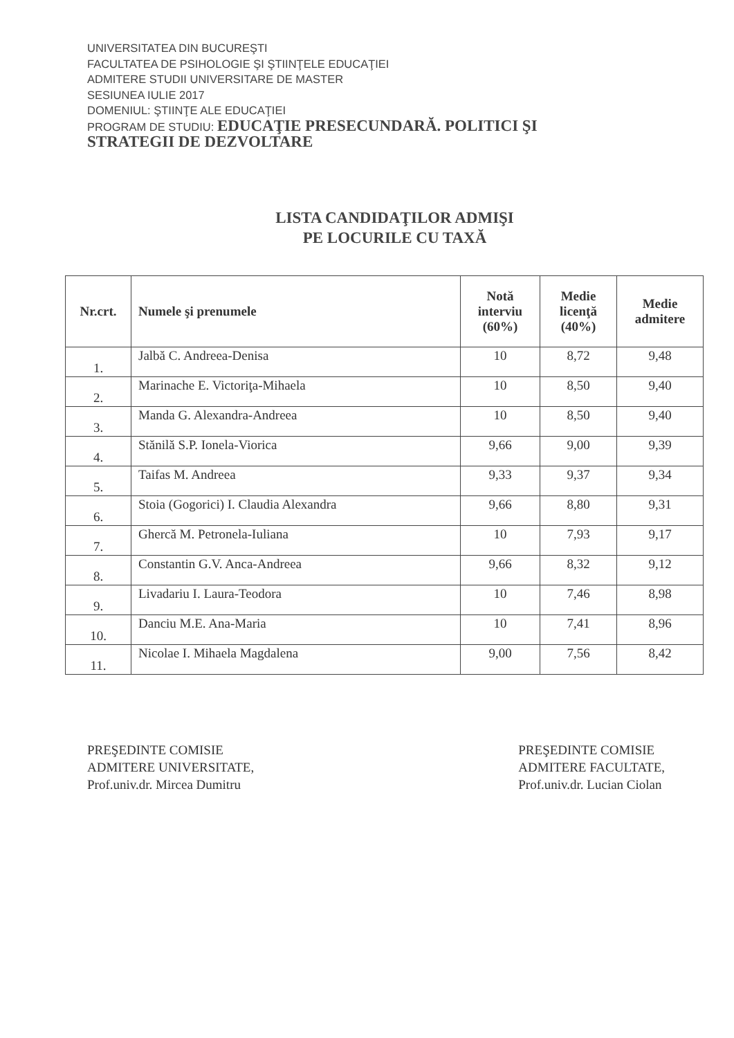UNIVERSITATEA DIN BUCUREŞTI
FACULTATEA DE PSIHOLOGIE ŞI ŞTIINŢELE EDUCAŢIEI
ADMITERE STUDII UNIVERSITARE DE MASTER
SESIUNEA IULIE 2017
DOMENIUL: ŞTIINŢE ALE EDUCAŢIEI
PROGRAM DE STUDIU: EDUCAŢIE PRESECUNDARĂ. POLITICI ŞI
STRATEGII DE DEZVOLTARE
LISTA CANDIDAŢILOR ADMIŞI
PE LOCURILE CU TAXĂ
| Nr.crt. | Numele şi prenumele | Notă interviu (60%) | Medie licenţă (40%) | Medie admitere |
| --- | --- | --- | --- | --- |
| 1. | Jalbă C. Andreea-Denisa | 10 | 8,72 | 9,48 |
| 2. | Marinache E. Victoriţa-Mihaela | 10 | 8,50 | 9,40 |
| 3. | Manda G. Alexandra-Andreea | 10 | 8,50 | 9,40 |
| 4. | Stănilă S.P. Ionela-Viorica | 9,66 | 9,00 | 9,39 |
| 5. | Taifas M. Andreea | 9,33 | 9,37 | 9,34 |
| 6. | Stoia (Gogorici) I. Claudia Alexandra | 9,66 | 8,80 | 9,31 |
| 7. | Ghercă M. Petronela-Iuliana | 10 | 7,93 | 9,17 |
| 8. | Constantin G.V. Anca-Andreea | 9,66 | 8,32 | 9,12 |
| 9. | Livadariu I. Laura-Teodora | 10 | 7,46 | 8,98 |
| 10. | Danciu M.E. Ana-Maria | 10 | 7,41 | 8,96 |
| 11. | Nicolae I. Mihaela Magdalena | 9,00 | 7,56 | 8,42 |
PREŞEDINTE COMISIE
ADMITERE UNIVERSITATE,
Prof.univ.dr. Mircea Dumitru
PREŞEDINTE COMISIE
ADMITERE FACULTATE,
Prof.univ.dr. Lucian Ciolan